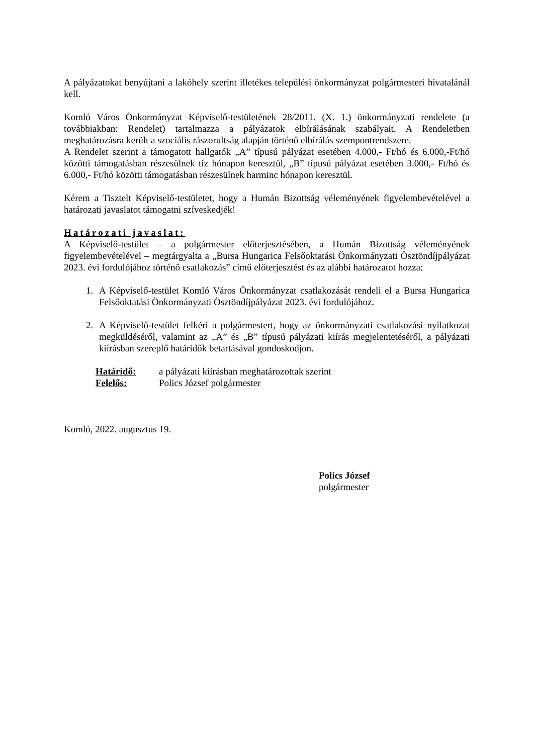A pályázatokat benyújtani a lakóhely szerint illetékes települési önkormányzat polgármesteri hivatalánál kell.
Komló Város Önkormányzat Képviselő-testületének 28/2011. (X. 1.) önkormányzati rendelete (a továbbiakban: Rendelet) tartalmazza a pályázatok elbírálásának szabályait. A Rendeletben meghatározásra került a szociális rászorultság alapján történő elbírálás szempontrendszere.
A Rendelet szerint a támogatott hallgatók „A” típusú pályázat esetében 4.000,- Ft/hó és 6.000,-Ft/hó közötti támogatásban részesülnek tíz hónapon keresztül, „B” típusú pályázat esetében 3.000,- Ft/hó és 6.000,- Ft/hó közötti támogatásban részesülnek harminc hónapon keresztül.
Kérem a Tisztelt Képviselő-testületet, hogy a Humán Bizottság véleményének figyelembevételével a határozati javaslatot támogatni szíveskedjék!
Határozati javaslat:
A Képviselő-testület – a polgármester előterjesztésében, a Humán Bizottság véleményének figyelembevételével – megtárgyalta a „Bursa Hungarica Felsőoktatási Önkormányzati Ösztöndíjpályázat 2023. évi fordulójához történő csatlakozás” című előterjesztést és az alábbi határozatot hozza:
1. A Képviselő-testület Komló Város Önkormányzat csatlakozását rendeli el a Bursa Hungarica Felsőoktatási Önkormányzati Ösztöndíjpályázat 2023. évi fordulójához.
2. A Képviselő-testület felkéri a polgármestert, hogy az önkormányzati csatlakozási nyilatkozat megküldéséről, valamint az „A” és „B” típusú pályázati kiírás megjelentetéséről, a pályázati kiírásban szereplő határidők betartásával gondoskodjon.
Határidő: a pályázati kiírásban meghatározottak szerint
Felelős: Polics József polgármester
Komló, 2022. augusztus 19.
Polics József
polgármester